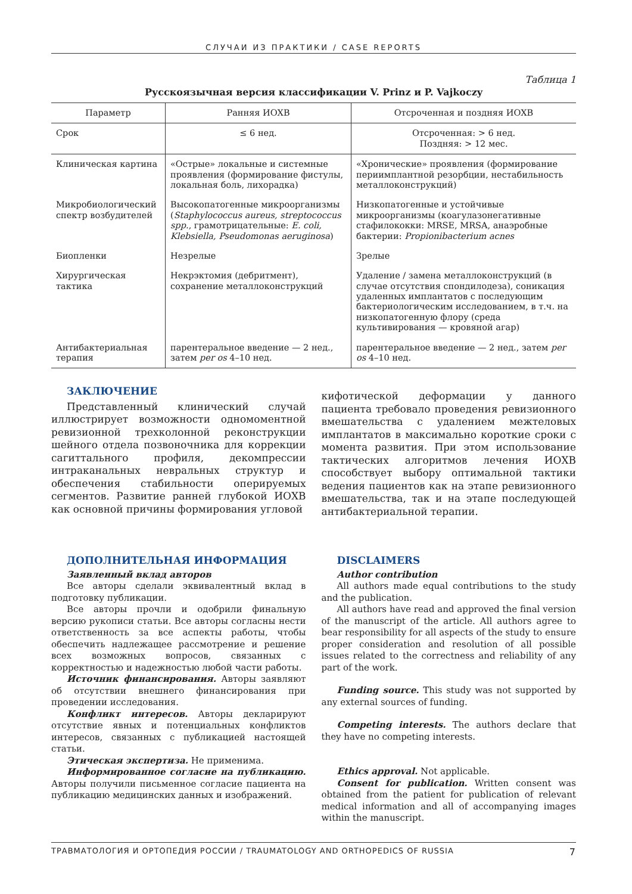СЛУЧАИ ИЗ ПРАКТИКИ / CASE REPORTS
Таблица 1
Русскоязычная версия классификации V. Prinz и P. Vajkoczy
| Параметр | Ранняя ИОХВ | Отсроченная и поздняя ИОХВ |
| --- | --- | --- |
| Срок | ≤ 6 нед. | Отсроченная: > 6 нед. Поздняя: > 12 мес. |
| Клиническая картина | «Острые» локальные и системные проявления (формирование фистулы, локальная боль, лихорадка) | «Хронические» проявления (формирование периимплантной резорбции, нестабильность металлоконструкций) |
| Микробиологический спектр возбудителей | Высокопатогенные микроорганизмы ( Staphylococcus aureus, streptococcus spp. , грамотрицательные: E. coli, Klebsiella, Pseudomonas aeruginosa ) | Низкопатогенные и устойчивые микроорганизмы (коагулазонегативные стафилококки: MRSE, MRSA, анаэробные бактерии: Propionibacterium acnes |
| Биопленки | Незрелые | Зрелые |
| Хирургическая тактика | Некрэктомия (дебритмент), сохранение металлоконструкций | Удаление / замена металлоконструкций (в случае отсутствия спондилодеза), соникация удаленных имплантатов с последующим бактериологическим исследованием, в т.ч. на низкопатогенную флору (среда культивирования — кровяной агар) |
| Антибактериальная терапия | парентеральное введение — 2 нед., затем per os 4–10 нед. | парентеральное введение — 2 нед., затем per os 4–10 нед. |
ЗАКЛЮЧЕНИЕ
Представленный клинический случай иллюстрирует возможности одномоментной ревизионной трехколонной реконструкции шейного отдела позвоночника для коррекции сагиттального профиля, декомпрессии интраканальных невральных структур и обеспечения стабильности оперируемых сегментов. Развитие ранней глубокой ИОХВ как основной причины формирования угловой
кифотической деформации у данного пациента требовало проведения ревизионного вмешательства с удалением межтеловых имплантатов в максимально короткие сроки с момента развития. При этом использование тактических алгоритмов лечения ИОХВ способствует выбору оптимальной тактики ведения пациентов как на этапе ревизионного вмешательства, так и на этапе последующей антибактериальной терапии.
ДОПОЛНИТЕЛЬНАЯ ИНФОРМАЦИЯ
Заявленный вклад авторов
Все авторы сделали эквивалентный вклад в подготовку публикации.
Все авторы прочли и одобрили финальную версию рукописи статьи. Все авторы согласны нести ответственность за все аспекты работы, чтобы обеспечить надлежащее рассмотрение и решение всех возможных вопросов, связанных с корректностью и надежностью любой части работы.
Источник финансирования. Авторы заявляют об отсутствии внешнего финансирования при проведении исследования.
Конфликт интересов. Авторы декларируют отсутствие явных и потенциальных конфликтов интересов, связанных с публикацией настоящей статьи.
Этическая экспертиза. Не применима.
Информированное согласие на публикацию. Авторы получили письменное согласие пациента на публикацию медицинских данных и изображений.
DISCLAIMERS
Author contribution
All authors made equal contributions to the study and the publication.
All authors have read and approved the final version of the manuscript of the article. All authors agree to bear responsibility for all aspects of the study to ensure proper consideration and resolution of all possible issues related to the correctness and reliability of any part of the work.
Funding source. This study was not supported by any external sources of funding.
Competing interests. The authors declare that they have no competing interests.
Ethics approval. Not applicable.
Consent for publication. Written consent was obtained from the patient for publication of relevant medical information and all of accompanying images within the manuscript.
ТРАВМАТОЛОГИЯ И ОРТОПЕДИЯ РОССИИ / TRAUMATOLOGY AND ORTHOPEDICS OF RUSSIA 7